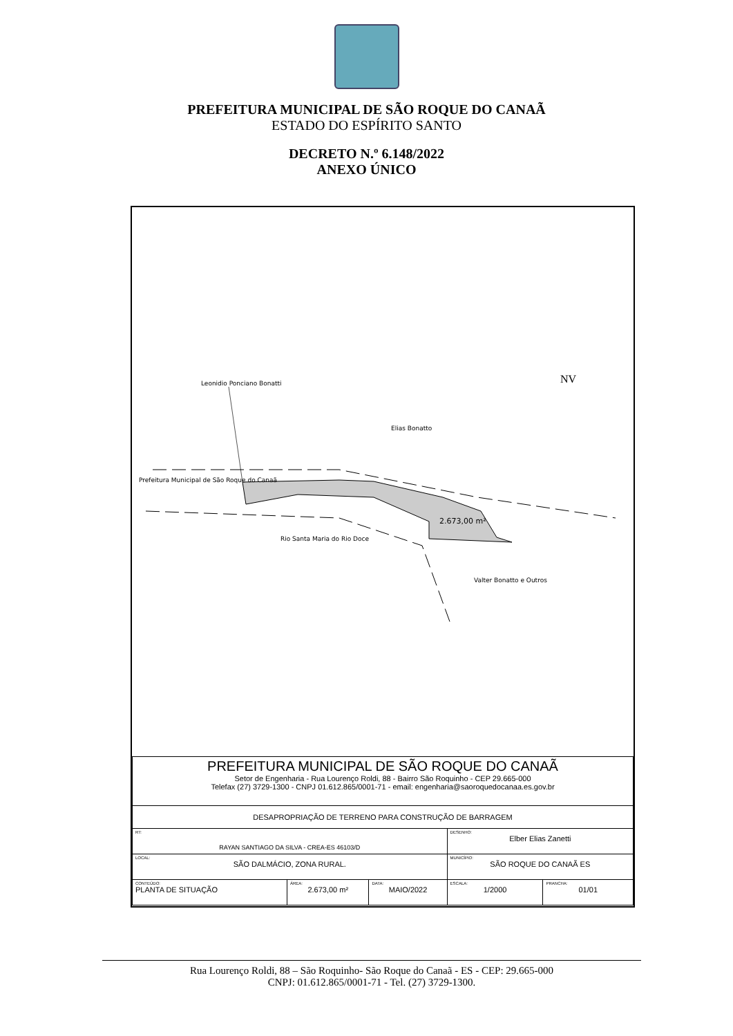PREFEITURA MUNICIPAL DE SÃO ROQUE DO CANAÃ
ESTADO DO ESPÍRITO SANTO
DECRETO N.º 6.148/2022
ANEXO ÚNICO
NV
Elias Bonatto
Prefeitura Municipal de São Roque do Canaã
Leonidio Ponciano Bonatti
2.673,00 m²
Rio Santa Maria do Rio Doce
Valter Bonatto e Outros
| PREFEITURA MUNICIPAL DE SÃO ROQUE DO CANAÃ Setor de Engenharia - Rua Lourenço Roldi, 88 - Bairro São Roquinho - CEP 29.665-000 Telefax (27) 3729-1300 - CNPJ 01.612.865/0001-71 - email: engenharia@saoroquedocanaa.es.gov.br | | | | |
| DESAPROPRIAÇÃO DE TERRENO PARA CONSTRUÇÃO DE BARRAGEM | | | | |
| RT: RAYAN SANTIAGO DA SILVA - CREA-ES 46103/D | | | DESENHO: Elber Elias Zanetti | |
| LOCAL: SÃO DALMÁCIO, ZONA RURAL. | | | MUNICÍPIO: SÃO ROQUE DO CANAÃ ES | |
| CONTEÚDO: PLANTA DE SITUAÇÃO | ÁREA: 2.673,00 m² | DATA: MAIO/2022 | ESCALA: 1/2000 | PRANCHA: 01/01 |
Rua Lourenço Roldi, 88 – São Roquinho- São Roque do Canaã - ES - CEP: 29.665-000
CNPJ: 01.612.865/0001-71 - Tel. (27) 3729-1300.